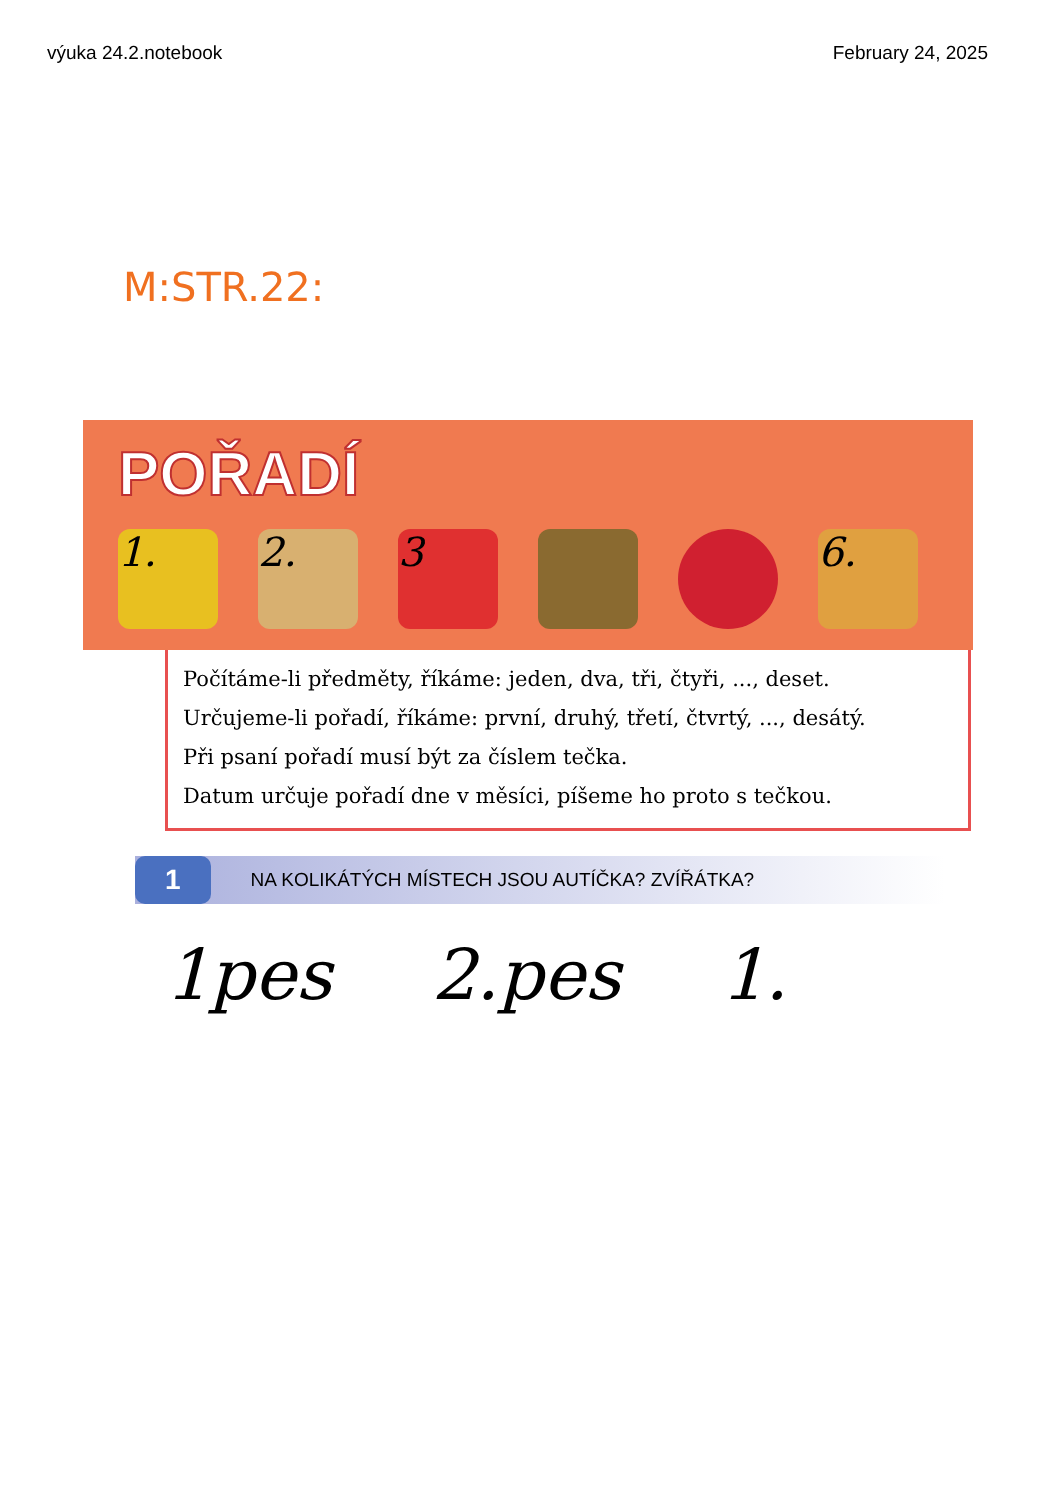výuka 24.2.notebook February 24, 2025
M:STR.22:
POŘADÍ
1. 2. 3 6.
Počítáme-li předměty, říkáme: jeden, dva, tři, čtyři, ..., deset.
Určujeme-li pořadí, říkáme: první, druhý, třetí, čtvrtý, ..., desátý.
Při psaní pořadí musí být za číslem tečka.
Datum určuje pořadí dne v měsíci, píšeme ho proto s tečkou.
1 NA KOLIKÁTÝCH MÍSTECH JSOU AUTÍČKA? ZVÍŘÁTKA?
1pes 2.pes 1.